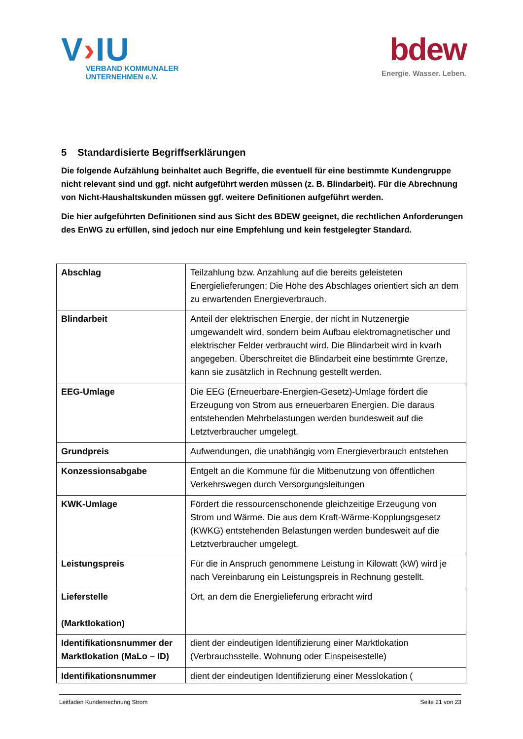V›IU
VERBAND KOMMUNALER
UNTERNEHMEN e.V.
bdew
Energie. Wasser. Leben.
5 Standardisierte Begriffserklärungen
Die folgende Aufzählung beinhaltet auch Begriffe, die eventuell für eine bestimmte Kundengruppe nicht relevant sind und ggf. nicht aufgeführt werden müssen (z. B. Blindarbeit). Für die Abrechnung von Nicht-Haushaltskunden müssen ggf. weitere Definitionen aufgeführt werden.
Die hier aufgeführten Definitionen sind aus Sicht des BDEW geeignet, die rechtlichen Anforderungen des EnWG zu erfüllen, sind jedoch nur eine Empfehlung und kein festgelegter Standard.
| Abschlag | Teilzahlung bzw. Anzahlung auf die bereits geleisteten Energielieferungen; Die Höhe des Abschlages orientiert sich an dem zu erwartenden Energieverbrauch. |
| Blindarbeit | Anteil der elektrischen Energie, der nicht in Nutzenergie umgewandelt wird, sondern beim Aufbau elektromagnetischer und elektrischer Felder verbraucht wird. Die Blindarbeit wird in kvarh angegeben. Überschreitet die Blindarbeit eine bestimmte Grenze, kann sie zusätzlich in Rechnung gestellt werden. |
| EEG-Umlage | Die EEG (Erneuerbare-Energien-Gesetz)-Umlage fördert die Erzeugung von Strom aus erneuerbaren Energien. Die daraus entstehenden Mehrbelastungen werden bundesweit auf die Letztverbraucher umgelegt. |
| Grundpreis | Aufwendungen, die unabhängig vom Energieverbrauch entstehen |
| Konzessionsabgabe | Entgelt an die Kommune für die Mitbenutzung von öffentlichen Verkehrswegen durch Versorgungsleitungen |
| KWK-Umlage | Fördert die ressourcenschonende gleichzeitige Erzeugung von Strom und Wärme. Die aus dem Kraft-Wärme-Kopplungsgesetz (KWKG) entstehenden Belastungen werden bundesweit auf die Letztverbraucher umgelegt. |
| Leistungspreis | Für die in Anspruch genommene Leistung in Kilowatt (kW) wird je nach Vereinbarung ein Leistungspreis in Rechnung gestellt. |
| Lieferstelle (Marktlokation) | Ort, an dem die Energielieferung erbracht wird |
| Identifikationsnummer der Marktlokation (MaLo – ID) | dient der eindeutigen Identifizierung einer Marktlokation (Verbrauchsstelle, Wohnung oder Einspeisestelle) |
| Identifikationsnummer | dient der eindeutigen Identifizierung einer Messlokation ( |
Leitfaden Kundenrechnung Strom Seite 21 von 23